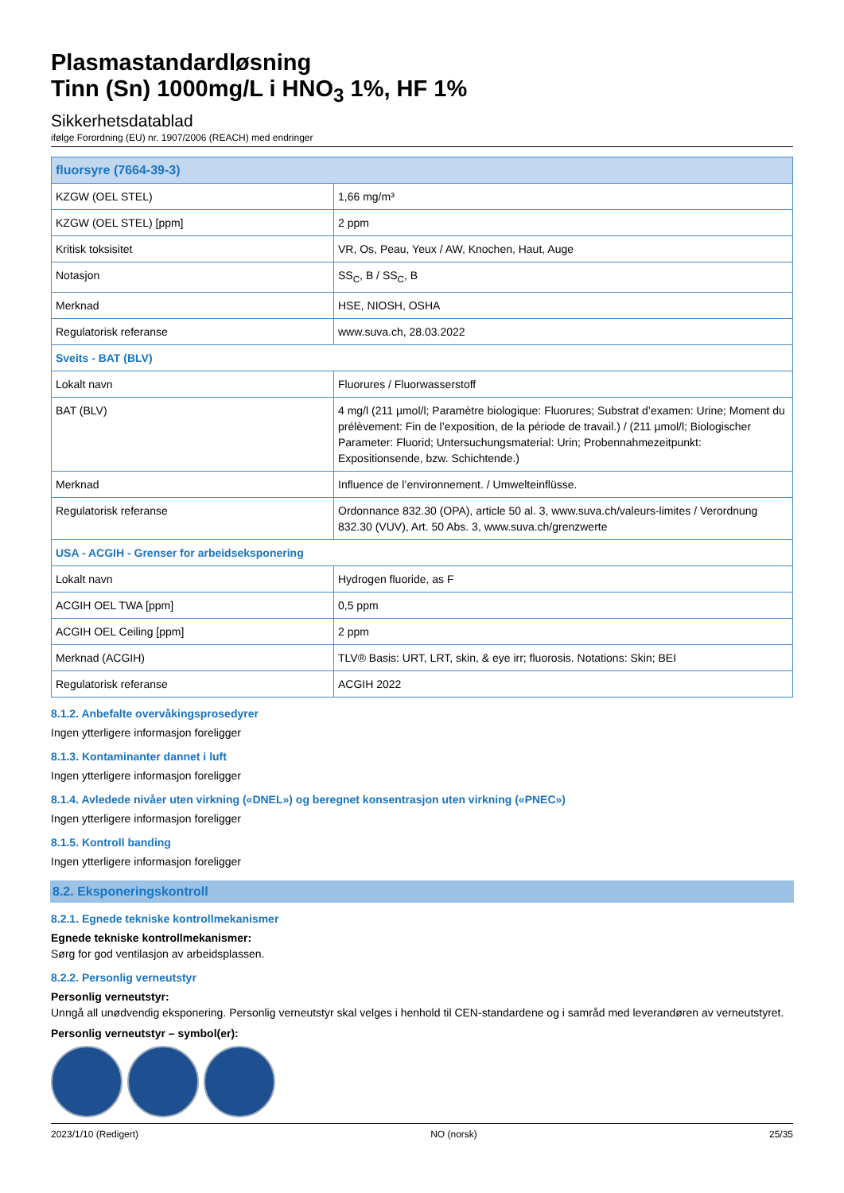Plasmastandardløsning
Tinn (Sn) 1000mg/L i HNO<sub>3</sub> 1%, HF 1%
Sikkerhetsdatablad
ifølge Forordning (EU) nr. 1907/2006 (REACH) med endringer
| fluorsyre (7664-39-3) | |
| --- | --- |
| KZGW (OEL STEL) | 1,66 mg/m³ |
| KZGW (OEL STEL) [ppm] | 2 ppm |
| Kritisk toksisitet | VR, Os, Peau, Yeux / AW, Knochen, Haut, Auge |
| Notasjon | SS<sub>C</sub>, B / SS<sub>C</sub>, B |
| Merknad | HSE, NIOSH, OSHA |
| Regulatorisk referanse | www.suva.ch, 28.03.2022 |
| Sveits - BAT (BLV) | |
| Lokalt navn | Fluorures / Fluorwasserstoff |
| BAT (BLV) | 4 mg/l (211 µmol/l; Paramètre biologique: Fluorures; Substrat d’examen: Urine; Moment du prélèvement: Fin de l’exposition, de la période de travail.) / (211 µmol/l; Biologischer Parameter: Fluorid; Untersuchungsmaterial: Urin; Probennahmezeitpunkt: Expositionsende, bzw. Schichtende.) |
| Merknad | Influence de l’environnement. / Umwelteinflüsse. |
| Regulatorisk referanse | Ordonnance 832.30 (OPA), article 50 al. 3, www.suva.ch/valeurs-limites / Verordnung 832.30 (VUV), Art. 50 Abs. 3, www.suva.ch/grenzwerte |
| USA - ACGIH - Grenser for arbeidseksponering | |
| Lokalt navn | Hydrogen fluoride, as F |
| ACGIH OEL TWA [ppm] | 0,5 ppm |
| ACGIH OEL Ceiling [ppm] | 2 ppm |
| Merknad (ACGIH) | TLV® Basis: URT, LRT, skin, & eye irr; fluorosis. Notations: Skin; BEI |
| Regulatorisk referanse | ACGIH 2022 |
8.1.2. Anbefalte overvåkingsprosedyrer
Ingen ytterligere informasjon foreligger
8.1.3. Kontaminanter dannet i luft
Ingen ytterligere informasjon foreligger
8.1.4. Avledede nivåer uten virkning («DNEL») og beregnet konsentrasjon uten virkning («PNEC»)
Ingen ytterligere informasjon foreligger
8.1.5. Kontroll banding
Ingen ytterligere informasjon foreligger
8.2. Eksponeringskontroll
8.2.1. Egnede tekniske kontrollmekanismer
Egnede tekniske kontrollmekanismer:
Sørg for god ventilasjon av arbeidsplassen.
8.2.2. Personlig verneutstyr
Personlig verneutstyr:
Unngå all unødvendig eksponering. Personlig verneutstyr skal velges i henhold til CEN-standardene og i samråd med leverandøren av verneutstyret.
Personlig verneutstyr – symbol(er):
2023/1/10 (Redigert) NO (norsk) 25/35